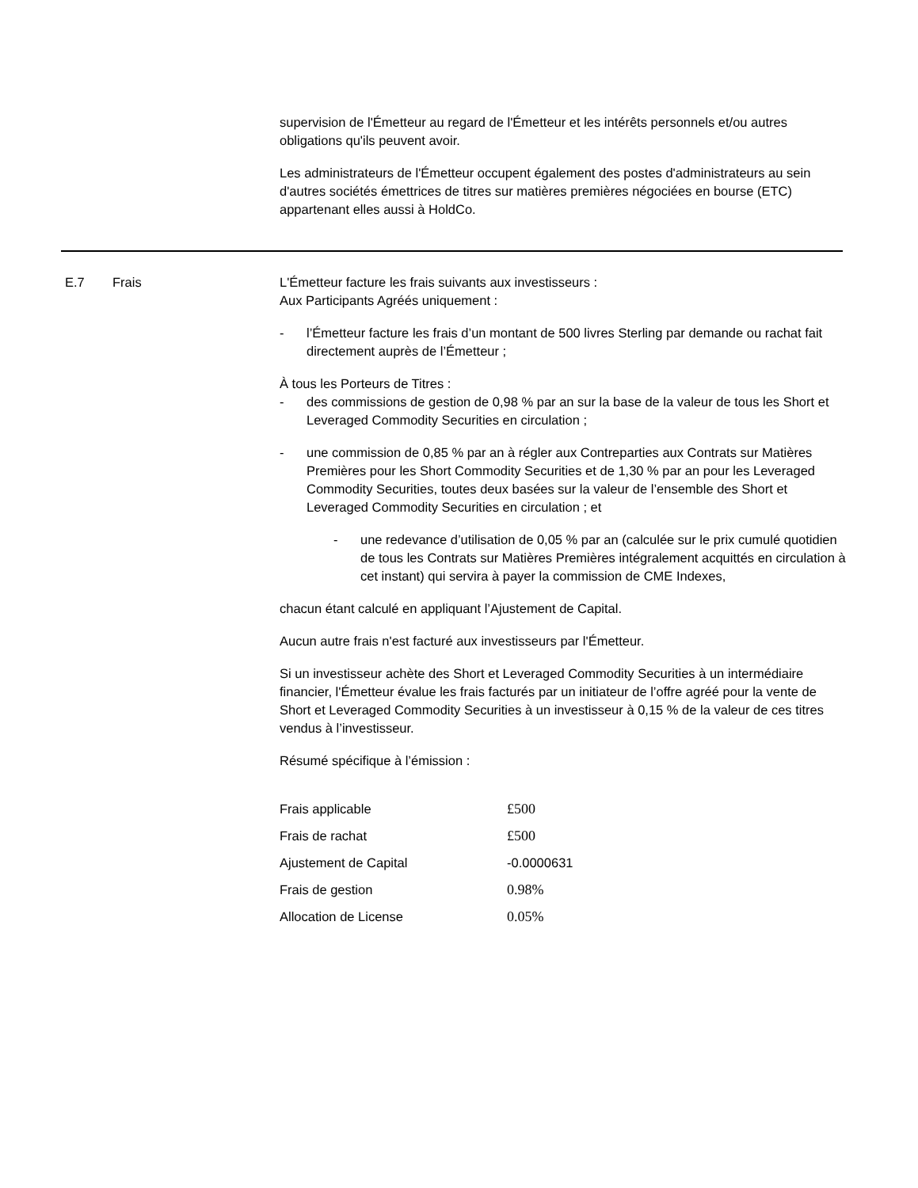supervision de l'Émetteur au regard de l'Émetteur et les intérêts personnels et/ou autres obligations qu'ils peuvent avoir.
Les administrateurs de l'Émetteur occupent également des postes d'administrateurs au sein d'autres sociétés émettrices de titres sur matières premières négociées en bourse (ETC) appartenant elles aussi à HoldCo.
E.7 Frais L'Émetteur facture les frais suivants aux investisseurs :
Aux Participants Agréés uniquement :
- l’Émetteur facture les frais d’un montant de 500 livres Sterling par demande ou rachat fait directement auprès de l’Émetteur ;
À tous les Porteurs de Titres :
- des commissions de gestion de 0,98 % par an sur la base de la valeur de tous les Short et Leveraged Commodity Securities en circulation ;
- une commission de 0,85 % par an à régler aux Contreparties aux Contrats sur Matières Premières pour les Short Commodity Securities et de 1,30 % par an pour les Leveraged Commodity Securities, toutes deux basées sur la valeur de l’ensemble des Short et Leveraged Commodity Securities en circulation ; et
- une redevance d’utilisation de 0,05 % par an (calculée sur le prix cumulé quotidien de tous les Contrats sur Matières Premières intégralement acquittés en circulation à cet instant) qui servira à payer la commission de CME Indexes,
chacun étant calculé en appliquant l’Ajustement de Capital.
Aucun autre frais n'est facturé aux investisseurs par l'Émetteur.
Si un investisseur achète des Short et Leveraged Commodity Securities à un intermédiaire financier, l'Émetteur évalue les frais facturés par un initiateur de l’offre agréé pour la vente de Short et Leveraged Commodity Securities à un investisseur à 0,15 % de la valeur de ces titres vendus à l’investisseur.
Résumé spécifique à l’émission :
| Frais applicable | £500 |
| Frais de rachat | £500 |
| Ajustement de Capital | -0.0000631 |
| Frais de gestion | 0.98% |
| Allocation de License | 0.05% |